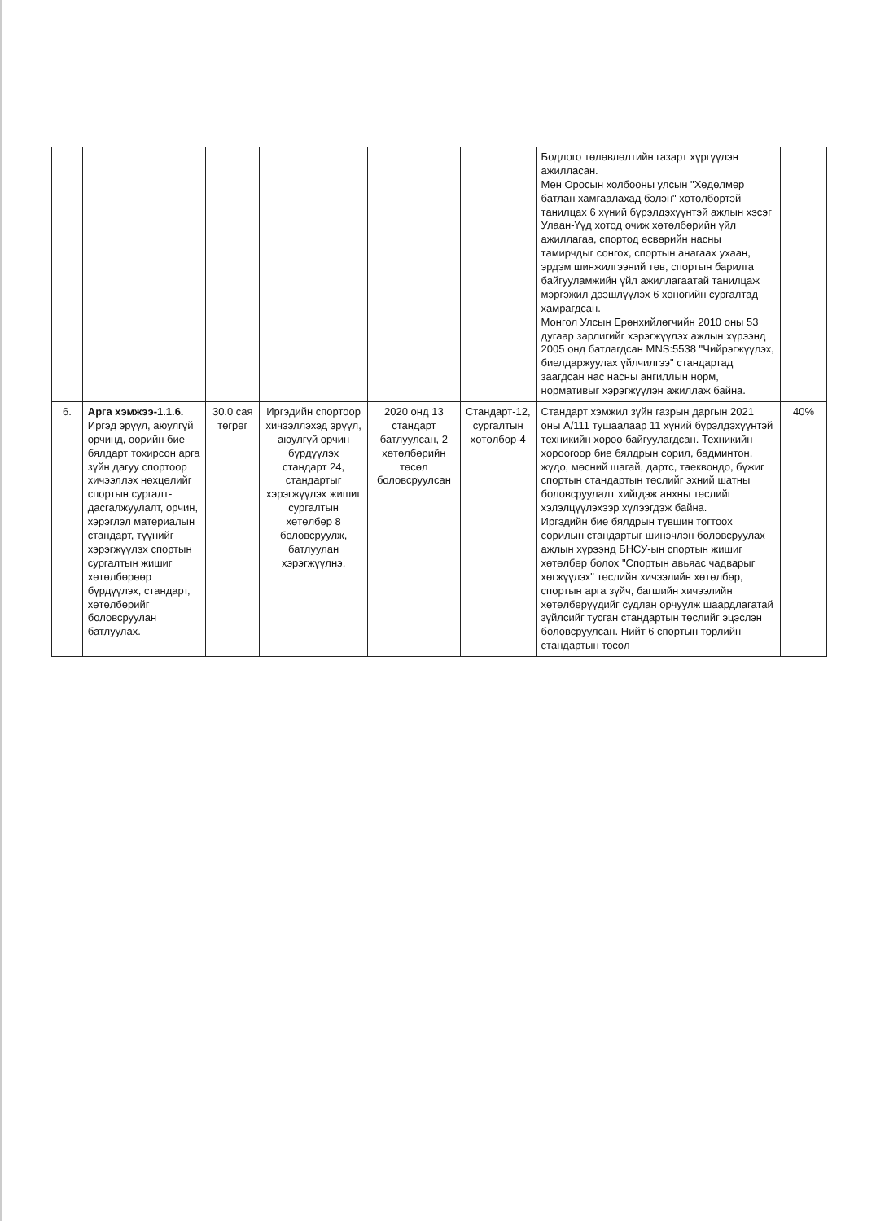| | | | | | | Бодлого төлөвлөлтийн газарт хүргүүлэн ажилласан. Мөн Оросын холбооны улсын "Хөдөлмөр батлан хамгаалахад бэлэн" хөтөлбөртэй танилцах 6 хүний бүрэлдэхүүнтэй ажлын хэсэг Улаан-Үүд хотод очиж хөтөлбөрийн үйл ажиллагаа, спортод өсвөрийн насны тамирчдыг сонгох, спортын анагаах ухаан, эрдэм шинжилгээний төв, спортын барилга байгууламжийн үйл ажиллагаатай танилцаж мэргэжил дээшлүүлэх 6 хоногийн сургалтад хамрагдсан. Монгол Улсын Ерөнхийлөгчийн 2010 оны 53 дугаар зарлигийг хэрэгжүүлэх ажлын хүрээнд 2005 онд батлагдсан MNS:5538 "Чийрэгжүүлэх, биелдаржуулах үйлчилгээ" стандартад заагдсан нас насны ангиллын норм, нормативыг хэрэгжүүлэн ажиллаж байна. | |
| 6. | Арга хэмжээ-1.1.6. Иргэд эрүүл, аюулгүй орчинд, өөрийн бие бялдарт тохирсон арга зүйн дагуу спортоор хичээллэх нөхцөлийг спортын сургалт-дасгалжуулалт, орчин, хэрэглэл материалын стандарт, түүнийг хэрэгжүүлэх спортын сургалтын жишиг хөтөлбөрөөр бүрдүүлэх, стандарт, хөтөлбөрийг боловсруулан батлуулах. | 30.0 сая төгрөг | Иргэдийн спортоор хичээллэхэд эрүүл, аюулгүй орчин бүрдүүлэх стандарт 24, стандартыг хэрэгжүүлэх жишиг сургалтын хөтөлбөр 8 боловсруулж, батлуулан хэрэгжүүлнэ. | 2020 онд 13 стандарт батлуулсан, 2 хөтөлбөрийн төсөл боловсруулсан | Стандарт-12, сургалтын хөтөлбөр-4 | Стандарт хэмжил зүйн газрын даргын 2021 оны А/111 тушаалаар 11 хүний бүрэлдэхүүнтэй техникийн хороо байгуулагдсан. Техникийн хороогоор бие бялдрын сорил, бадминтон, жүдо, мөсний шагай, дартс, таеквондо, бүжиг спортын стандартын төслийг эхний шатны боловсруулалт хийгдэж анхны төслийг хэлэлцүүлэхээр хүлээгдэж байна. Иргэдийн бие бялдрын түвшин тогтоох сорилын стандартыг шинэчлэн боловсруулах ажлын хүрээнд БНСУ-ын спортын жишиг хөтөлбөр болох "Спортын авьяас чадварыг хөгжүүлэх" төслийн хичээлийн хөтөлбөр, спортын арга зүйч, багшийн хичээлийн хөтөлбөрүүдийг судлан орчуулж шаардлагатай зүйлсийг тусган стандартын төслийг эцэслэн боловсруулсан. Нийт 6 спортын төрлийн стандартын төсөл | 40% |